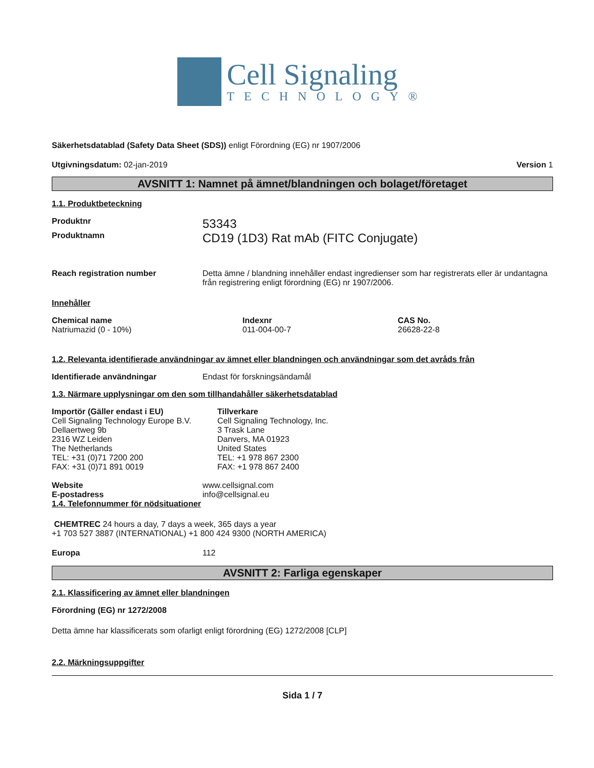Cell Signaling
TECHNOLOGY®
Säkerhetsdatablad (Safety Data Sheet (SDS)) enligt Förordning (EG) nr 1907/2006
Utgivningsdatum: 02-jan-2019 Version 1
AVSNITT 1: Namnet på ämnet/blandningen och bolaget/företaget
1.1. Produktbeteckning
Produktnr
53343
Produktnamn
CD19 (1D3) Rat mAb (FITC Conjugate)
Reach registration number Detta ämne / blandning innehåller endast ingredienser som har registrerats eller är undantagna från registrering enligt förordning (EG) nr 1907/2006.
Innehåller
Chemical name
Natriumazid (0 - 10%)
Indexnr
011-004-00-7
CAS No.
26628-22-8
1.2. Relevanta identifierade användningar av ämnet eller blandningen och användningar som det avråds från
Identifierade användningar Endast för forskningsändamål
1.3. Närmare upplysningar om den som tillhandahåller säkerhetsdatablad
Importör (Gäller endast i EU)
Cell Signaling Technology Europe B.V.
Dellaertweg 9b
2316 WZ Leiden
The Netherlands
TEL: +31 (0)71 7200 200
FAX: +31 (0)71 891 0019
Tillverkare
Cell Signaling Technology, Inc.
3 Trask Lane
Danvers, MA 01923
United States
TEL: +1 978 867 2300
FAX: +1 978 867 2400
Website
E-postadress
www.cellsignal.com
info@cellsignal.eu
1.4. Telefonnummer för nödsituationer
CHEMTREC 24 hours a day, 7 days a week, 365 days a year
+1 703 527 3887 (INTERNATIONAL) +1 800 424 9300 (NORTH AMERICA)
Europa 112
AVSNITT 2: Farliga egenskaper
2.1. Klassificering av ämnet eller blandningen
Förordning (EG) nr 1272/2008
Detta ämne har klassificerats som ofarligt enligt förordning (EG) 1272/2008 [CLP]
2.2. Märkningsuppgifter
Sida 1 / 7